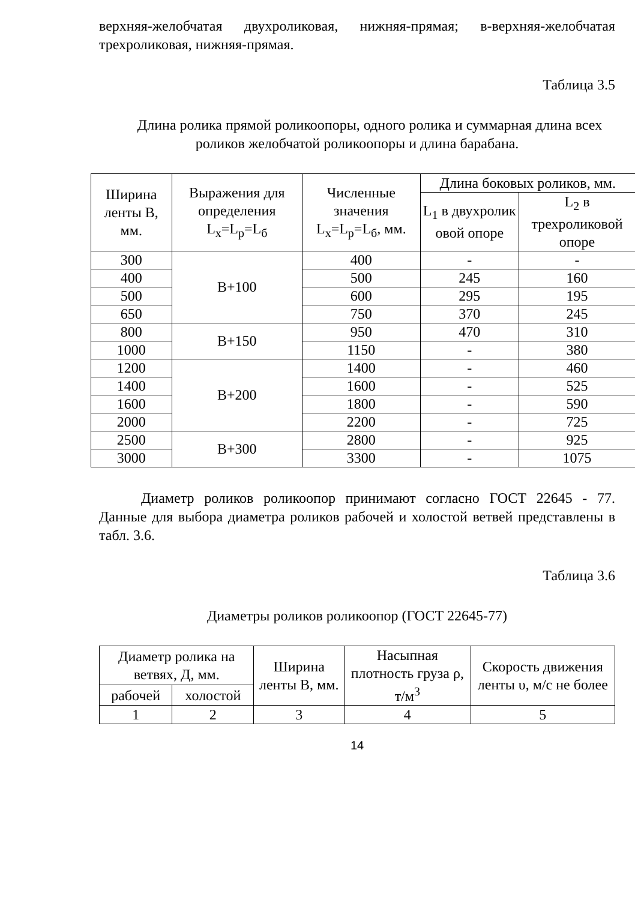верхняя-желобчатая двухроликовая, нижняя-прямая; в-верхняя-желобчатая трехроликовая, нижняя-прямая.
Таблица 3.5
Длина ролика прямой роликоопоры, одного ролика и суммарная длина всех роликов желобчатой роликоопоры и длина барабана.
| Ширина ленты В, мм. | Выражения для определения L<sub>x</sub>=L<sub>p</sub>=L<sub>б</sub> | Численные значения L<sub>x</sub>=L<sub>p</sub>=L<sub>б</sub>, мм. | Длина боковых роликов, мм. | |
| --- | --- | --- | --- | --- |
| | | | L<sub>1</sub> в двухролик овой опоре | L<sub>2</sub> в трехроликовой опоре |
| 300 | В+100 | 400 | - | - |
| 400 | | 500 | 245 | 160 |
| 500 | | 600 | 295 | 195 |
| 650 | | 750 | 370 | 245 |
| 800 | В+150 | 950 | 470 | 310 |
| 1000 | | 1150 | - | 380 |
| 1200 | В+200 | 1400 | - | 460 |
| 1400 | | 1600 | - | 525 |
| 1600 | | 1800 | - | 590 |
| 2000 | | 2200 | - | 725 |
| 2500 | В+300 | 2800 | - | 925 |
| 3000 | | 3300 | - | 1075 |
Диаметр роликов роликоопор принимают согласно ГОСТ 22645 - 77. Данные для выбора диаметра роликов рабочей и холостой ветвей представлены в табл. 3.6.
Таблица 3.6
Диаметры роликов роликоопор (ГОСТ 22645-77)
| Диаметр ролика на ветвях, Д, мм. | | Ширина ленты В, мм. | Насыпная плотность груза ρ, т/м<sup>3</sup> | Скорость движения ленты υ, м/с не более |
| --- | --- | --- | --- | --- |
| рабочей | холостой | | | |
| 1 | 2 | 3 | 4 | 5 |
14